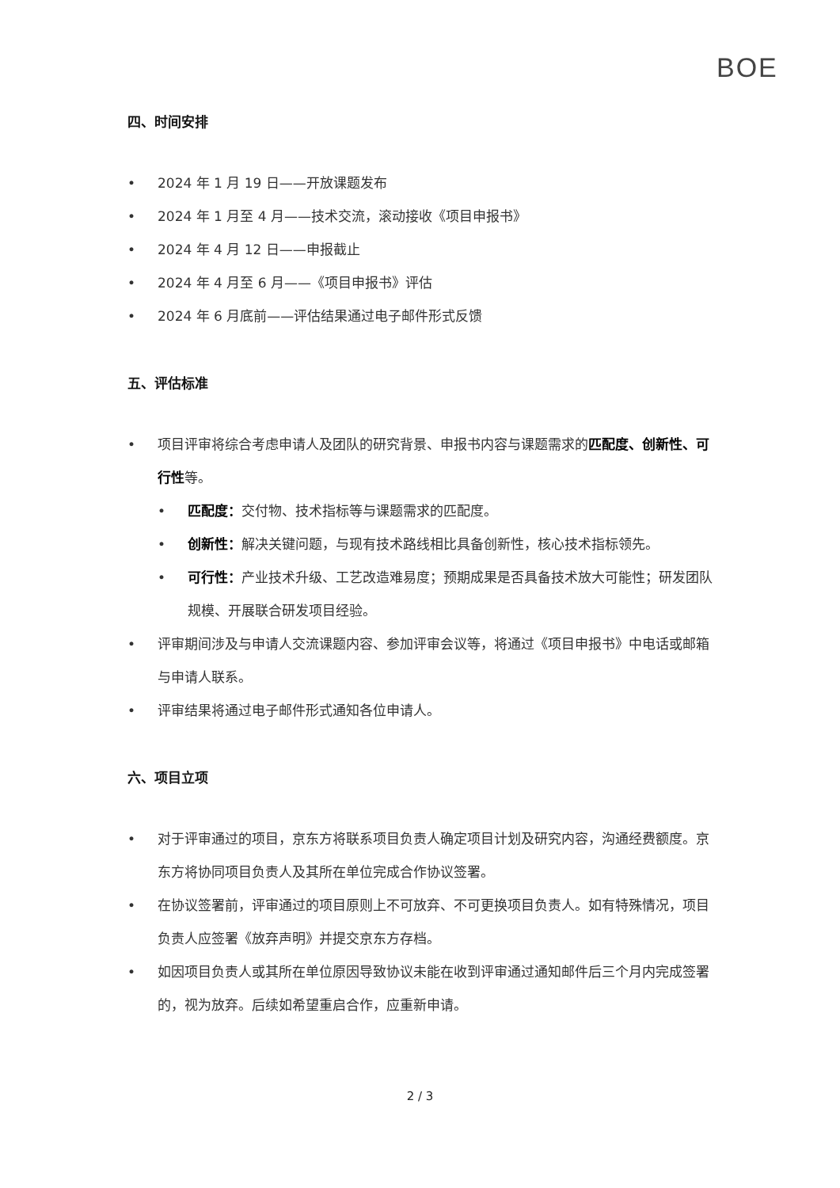BOE
四、时间安排
• 2024 年 1 月 19 日——开放课题发布
• 2024 年 1 月至 4 月——技术交流，滚动接收《项目申报书》
• 2024 年 4 月 12 日——申报截止
• 2024 年 4 月至 6 月——《项目申报书》评估
• 2024 年 6 月底前——评估结果通过电子邮件形式反馈
五、评估标准
• 项目评审将综合考虑申请人及团队的研究背景、申报书内容与课题需求的匹配度、创新性、可行性等。
• 匹配度：交付物、技术指标等与课题需求的匹配度。
• 创新性：解决关键问题，与现有技术路线相比具备创新性，核心技术指标领先。
• 可行性：产业技术升级、工艺改造难易度；预期成果是否具备技术放大可能性；研发团队规模、开展联合研发项目经验。
• 评审期间涉及与申请人交流课题内容、参加评审会议等，将通过《项目申报书》中电话或邮箱与申请人联系。
• 评审结果将通过电子邮件形式通知各位申请人。
六、项目立项
• 对于评审通过的项目，京东方将联系项目负责人确定项目计划及研究内容，沟通经费额度。京东方将协同项目负责人及其所在单位完成合作协议签署。
• 在协议签署前，评审通过的项目原则上不可放弃、不可更换项目负责人。如有特殊情况，项目负责人应签署《放弃声明》并提交京东方存档。
• 如因项目负责人或其所在单位原因导致协议未能在收到评审通过通知邮件后三个月内完成签署的，视为放弃。后续如希望重启合作，应重新申请。
2 / 3